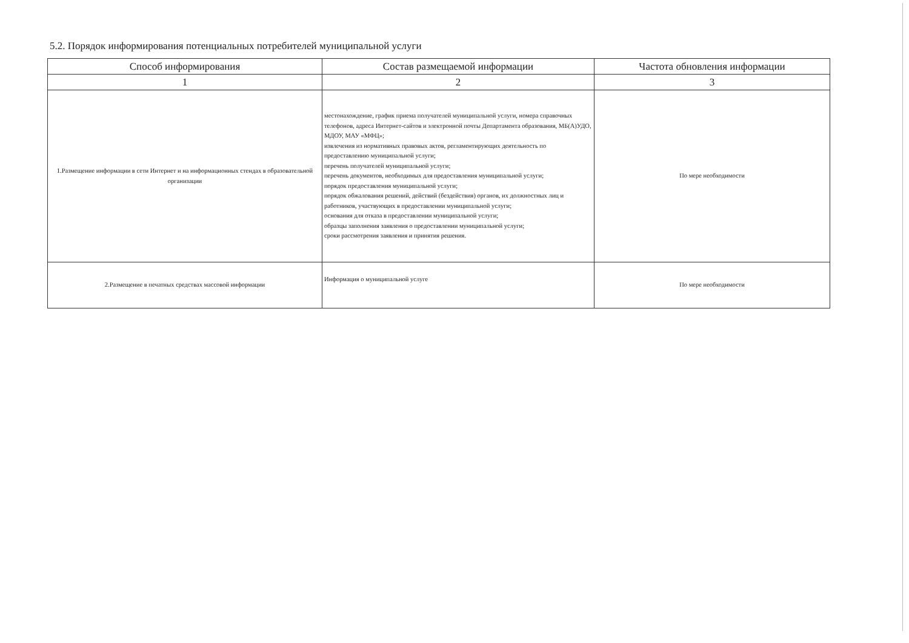5.2. Порядок информирования потенциальных потребителей муниципальной услуги
| Способ информирования | Состав размещаемой информации | Частота обновления информации |
| --- | --- | --- |
| 1 | 2 | 3 |
| 1.Размещение информации в сети Интернет и на информационных стендах в образовательной организации | местонахождение, график приема получателей муниципальной услуги, номера справочных телефонов, адреса Интернет-сайтов и электронной почты Департамента образования, МБ(А)УДО, МДОУ, МАУ «МФЦ»; извлечения из нормативных правовых актов, регламентирующих деятельность по предоставлению муниципальной услуги; перечень получателей муниципальной услуги; перечень документов, необходимых для предоставления муниципальной услуги; порядок предоставления муниципальной услуги; порядок обжалования решений, действий (бездействия) органов, их должностных лиц и работников, участвующих в предоставлении муниципальной услуги; основания для отказа в предоставлении муниципальной услуги; образцы заполнения заявления о предоставлении муниципальной услуги; сроки рассмотрения заявления и принятия решения. | По мере необходимости |
| 2.Размещение в печатных средствах массовой информации | Информация о муниципальной услуге | По мере необходимости |